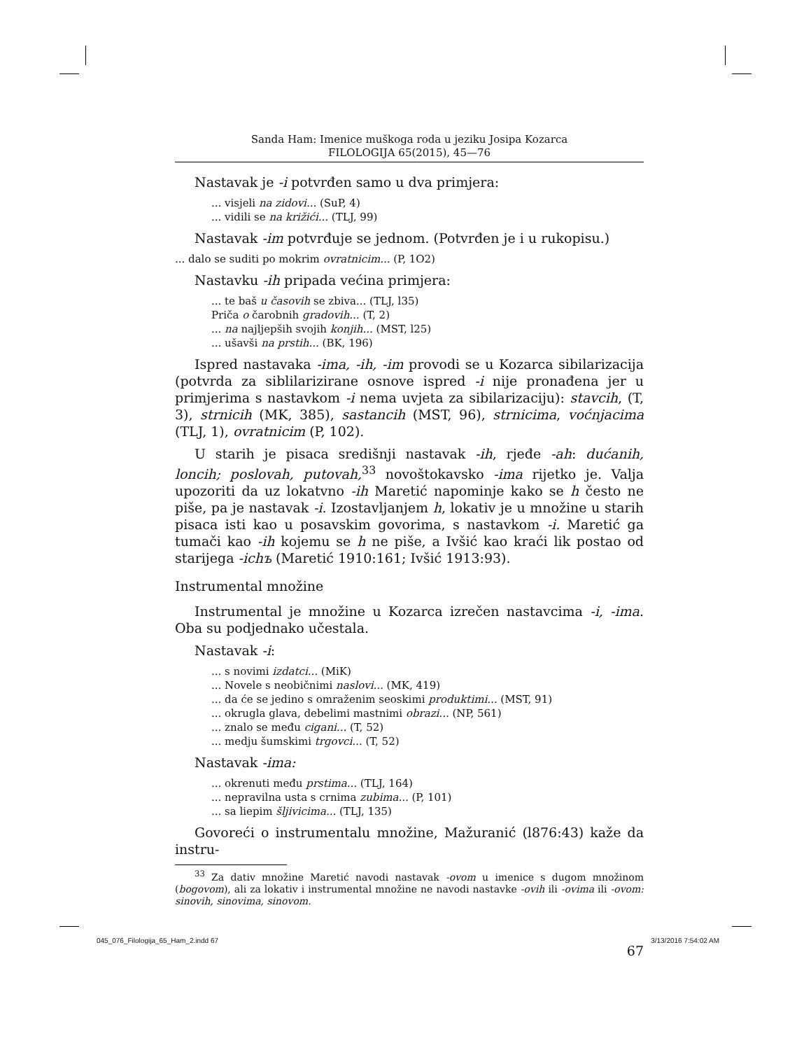Sanda Ham: Imenice muškoga roda u jeziku Josipa Kozarca
FILOLOGIJA 65(2015), 45—76
Nastavak je -i potvrđen samo u dva primjera:
... visjeli na zidovi... (SuP, 4)
... vidili se na križići... (TLJ, 99)
Nastavak -im potvrđuje se jednom. (Potvrđen je i u rukopisu.)
... dalo se suditi po mokrim ovratnicim... (P, 1O2)
Nastavku -ih pripada većina primjera:
... te baš u časovih se zbiva... (TLJ, l35)
Priča o čarobnih gradovih... (T, 2)
... na najljepših svojih konjih... (MST, l25)
... ušavši na prstih... (BK, 196)
Ispred nastavaka -ima, -ih, -im provodi se u Kozarca sibilarizacija (potvrda za siblilarizirane osnove ispred -i nije pronađena jer u primjerima s nastavkom -i nema uvjeta za sibilarizaciju): stavcih, (T, 3), strnicih (MK, 385), sastancih (MST, 96), strnicima, voćnjacima (TLJ, 1), ovratnicim (P, 102).
U starih je pisaca središnji nastavak -ih, rjeđe -ah: dućanih, loncih; poslovah, putovah,<sup>33</sup> novoštokavsko -ima rijetko je. Valja upozoriti da uz lokatvno -ih Maretić napominje kako se h često ne piše, pa je nastavak -i. Izostavljanjem h, lokativ je u množine u starih pisaca isti kao u posavskim govorima, s nastavkom -i. Maretić ga tumači kao -ih kojemu se h ne piše, a Ivšić kao kraći lik postao od starijega -ichъ (Maretić 1910:161; Ivšić 1913:93).
Instrumental množine
Instrumental je množine u Kozarca izrečen nastavcima -i, -ima. Oba su podjednako učestala.
Nastavak -i:
... s novimi izdatci... (MiK)
... Novele s neobičnimi naslovi... (MK, 419)
... da će se jedino s omraženim seoskimi produktimi... (MST, 91)
... okrugla glava, debelimi mastnimi obrazi... (NP, 561)
... znalo se među cigani... (T, 52)
... medju šumskimi trgovci... (T, 52)
Nastavak -ima:
... okrenuti među prstima... (TLJ, 164)
... nepravilna usta s crnima zubima... (P, 101)
... sa liepim šljivicima... (TLJ, 135)
Govoreći o instrumentalu množine, Mažuranić (l876:43) kaže da instru-
<sup>33</sup> Za dativ množine Maretić navodi nastavak -ovom u imenice s dugom množinom (bogovom), ali za lokativ i instrumental množine ne navodi nastavke -ovih ili -ovima ili -ovom: sinovih, sinovima, sinovom.
67
045_076_Filologija_65_Ham_2.indd 67 3/13/2016 7:54:02 AM